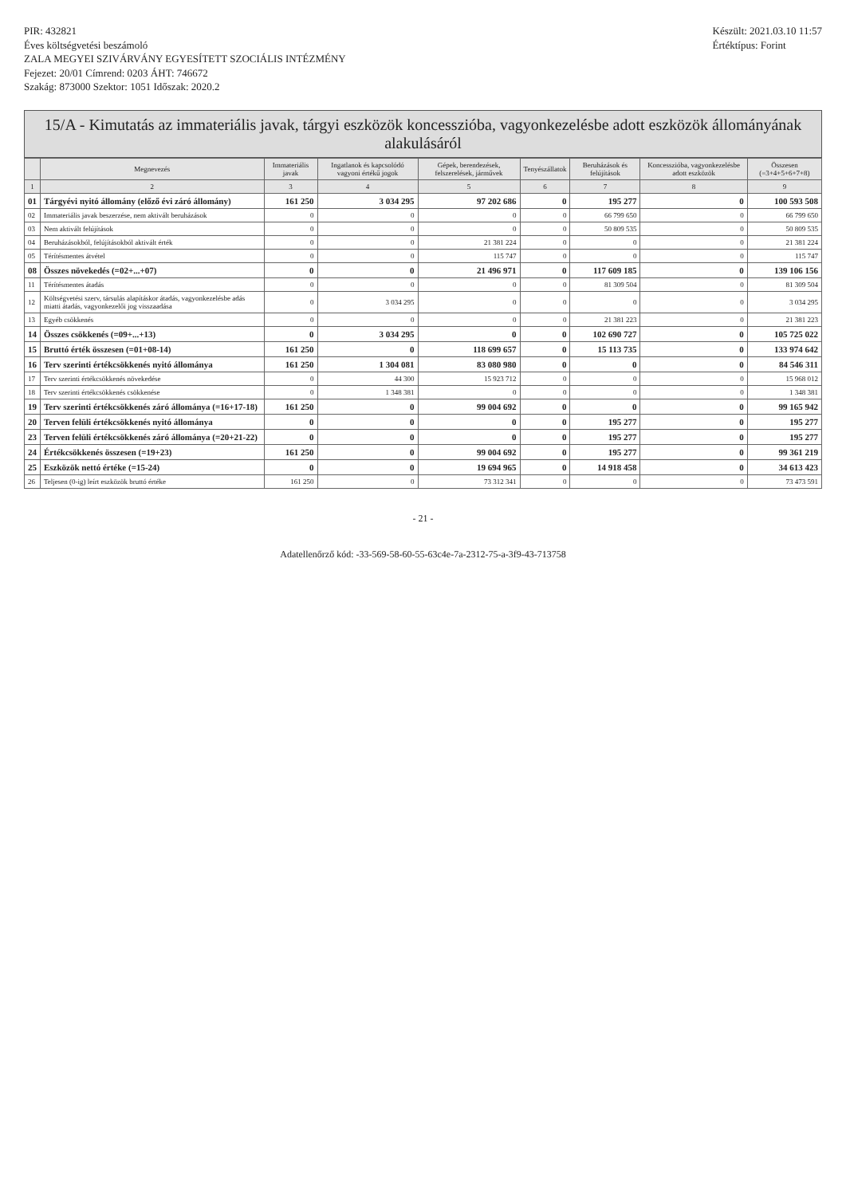PIR: 432821
Éves költségvetési beszámoló
ZALA MEGYEI SZIVÁRVÁNY EGYESÍTETT SZOCIÁLIS INTÉZMÉNY
Fejezet: 20/01 Címrend: 0203 ÁHT: 746672
Szakág: 873000 Szektor: 1051 Időszak: 2020.2
Készült: 2021.03.10 11:57
Értéktípus: Forint
15/A - Kimutatás az immateriális javak, tárgyi eszközök koncesszióba, vagyonkezelésbe adott eszközök állományának alakulásáról
| | Megnevezés | Immateriális javak | Ingatlanok és kapcsolódó vagyoni értékű jogok | Gépek, berendezések, felszerelések, járművek | Tenyészállatok | Beruházások és felújítások | Koncesszióba, vagyonkezelésbe adott eszközök | Összesen (=3+4+5+6+7+8) |
| --- | --- | --- | --- | --- | --- | --- | --- | --- |
| 1 | 2 | 3 | 4 | 5 | 6 | 7 | 8 | 9 |
| 01 | Tárgyévi nyitó állomány (előző évi záró állomány) | 161 250 | 3 034 295 | 97 202 686 | 0 | 195 277 | 0 | 100 593 508 |
| 02 | Immateriális javak beszerzése, nem aktivált beruházások | 0 | 0 | 0 | 0 | 66 799 650 | 0 | 66 799 650 |
| 03 | Nem aktivált felújítások | 0 | 0 | 0 | 0 | 50 809 535 | 0 | 50 809 535 |
| 04 | Beruházásokból, felújításokból aktivált érték | 0 | 0 | 21 381 224 | 0 | 0 | 0 | 21 381 224 |
| 05 | Térítésmentes átvétel | 0 | 0 | 115 747 | 0 | 0 | 0 | 115 747 |
| 08 | Összes növekedés (=02+...+07) | 0 | 0 | 21 496 971 | 0 | 117 609 185 | 0 | 139 106 156 |
| 11 | Térítésmentes átadás | 0 | 0 | 0 | 0 | 81 309 504 | 0 | 81 309 504 |
| 12 | Költségvetési szerv, társulás alapításkor átadás, vagyonkezelésbe adás miatti átadás, vagyonkezelői jog visszaadása | 0 | 3 034 295 | 0 | 0 | 0 | 0 | 3 034 295 |
| 13 | Egyéb csökkenés | 0 | 0 | 0 | 0 | 21 381 223 | 0 | 21 381 223 |
| 14 | Összes csökkenés (=09+...+13) | 0 | 3 034 295 | 0 | 0 | 102 690 727 | 0 | 105 725 022 |
| 15 | Bruttó érték összesen (=01+08-14) | 161 250 | 0 | 118 699 657 | 0 | 15 113 735 | 0 | 133 974 642 |
| 16 | Terv szerinti értékcsökkenés nyitó állománya | 161 250 | 1 304 081 | 83 080 980 | 0 | 0 | 0 | 84 546 311 |
| 17 | Terv szerinti értékcsökkenés növekedése | 0 | 44 300 | 15 923 712 | 0 | 0 | 0 | 15 968 012 |
| 18 | Terv szerinti értékcsökkenés csökkenése | 0 | 1 348 381 | 0 | 0 | 0 | 0 | 1 348 381 |
| 19 | Terv szerinti értékcsökkenés záró állománya (=16+17-18) | 161 250 | 0 | 99 004 692 | 0 | 0 | 0 | 99 165 942 |
| 20 | Terven felüli értékcsökkenés nyitó állománya | 0 | 0 | 0 | 0 | 195 277 | 0 | 195 277 |
| 23 | Terven felüli értékcsökkenés záró állománya (=20+21-22) | 0 | 0 | 0 | 0 | 195 277 | 0 | 195 277 |
| 24 | Értékcsökkenés összesen (=19+23) | 161 250 | 0 | 99 004 692 | 0 | 195 277 | 0 | 99 361 219 |
| 25 | Eszközök nettó értéke (=15-24) | 0 | 0 | 19 694 965 | 0 | 14 918 458 | 0 | 34 613 423 |
| 26 | Teljesen (0-ig) leírt eszközök bruttó értéke | 161 250 | 0 | 73 312 341 | 0 | 0 | 0 | 73 473 591 |
- 21 -
Adatellenőrző kód: -33-569-58-60-55-63c4e-7a-2312-75-a-3f9-43-713758